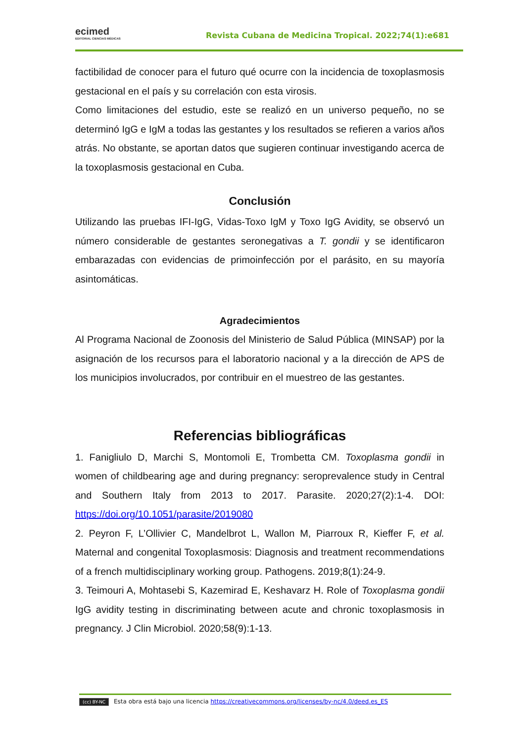ecimed
EDITORIAL CIENCIAS MÉDICAS
Revista Cubana de Medicina Tropical. 2022;74(1):e681
factibilidad de conocer para el futuro qué ocurre con la incidencia de toxoplasmosis gestacional en el país y su correlación con esta virosis.
Como limitaciones del estudio, este se realizó en un universo pequeño, no se determinó IgG e IgM a todas las gestantes y los resultados se refieren a varios años atrás. No obstante, se aportan datos que sugieren continuar investigando acerca de la toxoplasmosis gestacional en Cuba.
Conclusión
Utilizando las pruebas IFI-IgG, Vidas-Toxo IgM y Toxo IgG Avidity, se observó un número considerable de gestantes seronegativas a T. gondii y se identificaron embarazadas con evidencias de primoinfección por el parásito, en su mayoría asintomáticas.
Agradecimientos
Al Programa Nacional de Zoonosis del Ministerio de Salud Pública (MINSAP) por la asignación de los recursos para el laboratorio nacional y a la dirección de APS de los municipios involucrados, por contribuir en el muestreo de las gestantes.
Referencias bibliográficas
1. Fanigliulo D, Marchi S, Montomoli E, Trombetta CM. Toxoplasma gondii in women of childbearing age and during pregnancy: seroprevalence study in Central and Southern Italy from 2013 to 2017. Parasite. 2020;27(2):1-4. DOI: https://doi.org/10.1051/parasite/2019080
2. Peyron F, L’Ollivier C, Mandelbrot L, Wallon M, Piarroux R, Kieffer F, et al. Maternal and congenital Toxoplasmosis: Diagnosis and treatment recommendations of a french multidisciplinary working group. Pathogens. 2019;8(1):24-9.
3. Teimouri A, Mohtasebi S, Kazemirad E, Keshavarz H. Role of Toxoplasma gondii IgG avidity testing in discriminating between acute and chronic toxoplasmosis in pregnancy. J Clin Microbiol. 2020;58(9):1-13.
(cc) BY-NC Esta obra está bajo una licencia https://creativecommons.org/licenses/by-nc/4.0/deed.es_ES